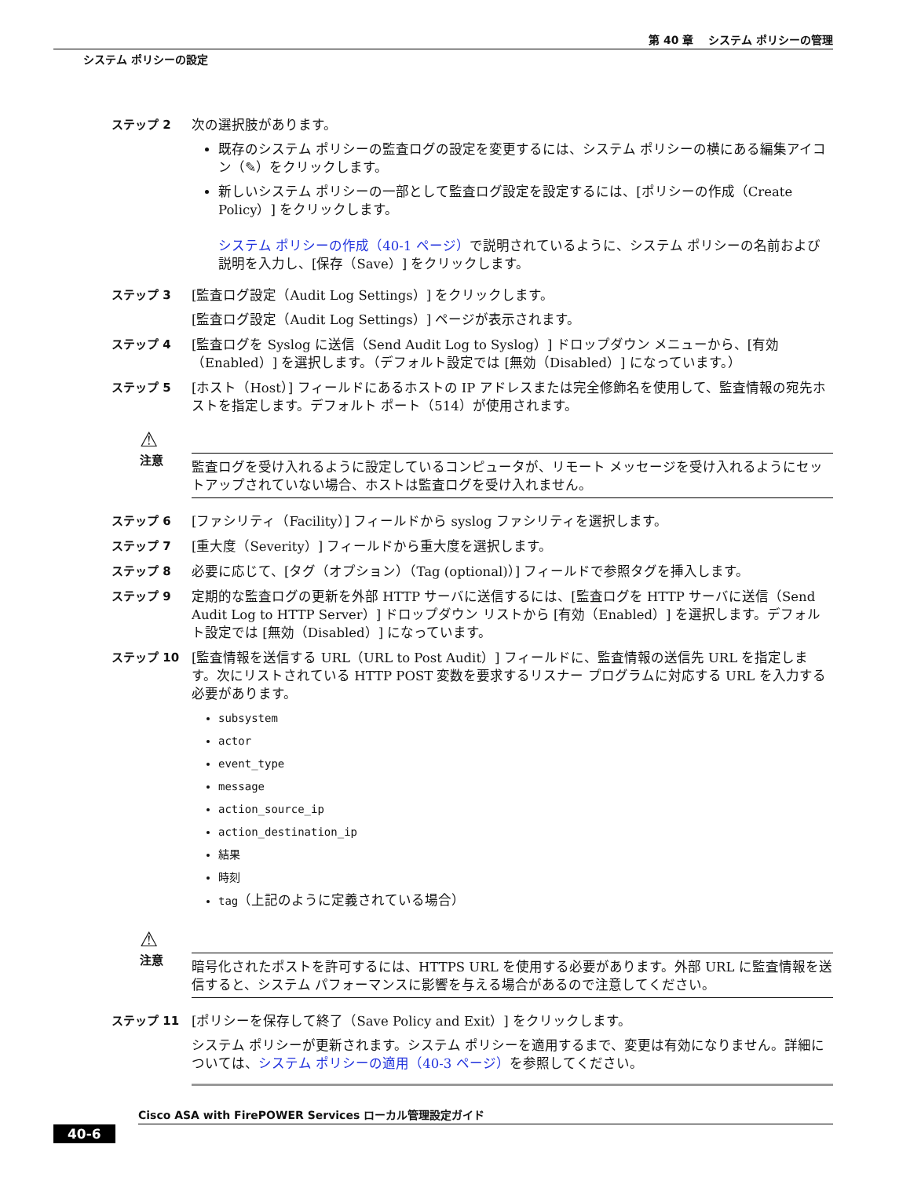第 40 章　 システム ポリシーの管理
システム ポリシーの設定
ステップ 2 次の選択肢があります。
既存のシステム ポリシーの監査ログの設定を変更するには、システム ポリシーの横にある編集アイコン（✎）をクリックします。
新しいシステム ポリシーの一部として監査ログ設定を設定するには、[ポリシーの作成（Create Policy）] をクリックします。
システム ポリシーの作成（40-1 ページ）で説明されているように、システム ポリシーの名前および説明を入力し、[保存（Save）] をクリックします。
ステップ 3 [監査ログ設定（Audit Log Settings）] をクリックします。
[監査ログ設定（Audit Log Settings）] ページが表示されます。
ステップ 4 [監査ログを Syslog に送信（Send Audit Log to Syslog）] ドロップダウン メニューから、[有効（Enabled）] を選択します。（デフォルト設定では [無効（Disabled）] になっています。）
ステップ 5 [ホスト（Host）] フィールドにあるホストの IP アドレスまたは完全修飾名を使用して、監査情報の宛先ホストを指定します。デフォルト ポート（514）が使用されます。
⚠
注意
監査ログを受け入れるように設定しているコンピュータが、リモート メッセージを受け入れるようにセットアップされていない場合、ホストは監査ログを受け入れません。
ステップ 6 [ファシリティ（Facility）] フィールドから syslog ファシリティを選択します。
ステップ 7 [重大度（Severity）] フィールドから重大度を選択します。
ステップ 8 必要に応じて、[タグ（オプション）（Tag (optional)）] フィールドで参照タグを挿入します。
ステップ 9 定期的な監査ログの更新を外部 HTTP サーバに送信するには、[監査ログを HTTP サーバに送信（Send Audit Log to HTTP Server）] ドロップダウン リストから [有効（Enabled）] を選択します。デフォルト設定では [無効（Disabled）] になっています。
ステップ 10 [監査情報を送信する URL（URL to Post Audit）] フィールドに、監査情報の送信先 URL を指定します。次にリストされている HTTP POST 変数を要求するリスナー プログラムに対応する URL を入力する必要があります。
subsystem
actor
event_type
message
action_source_ip
action_destination_ip
結果
時刻
tag（上記のように定義されている場合）
⚠
注意
暗号化されたポストを許可するには、HTTPS URL を使用する必要があります。外部 URL に監査情報を送信すると、システム パフォーマンスに影響を与える場合があるので注意してください。
ステップ 11 [ポリシーを保存して終了（Save Policy and Exit）] をクリックします。
システム ポリシーが更新されます。システム ポリシーを適用するまで、変更は有効になりません。詳細については、システム ポリシーの適用（40-3 ページ）を参照してください。
Cisco ASA with FirePOWER Services ローカル管理設定ガイド
40-6